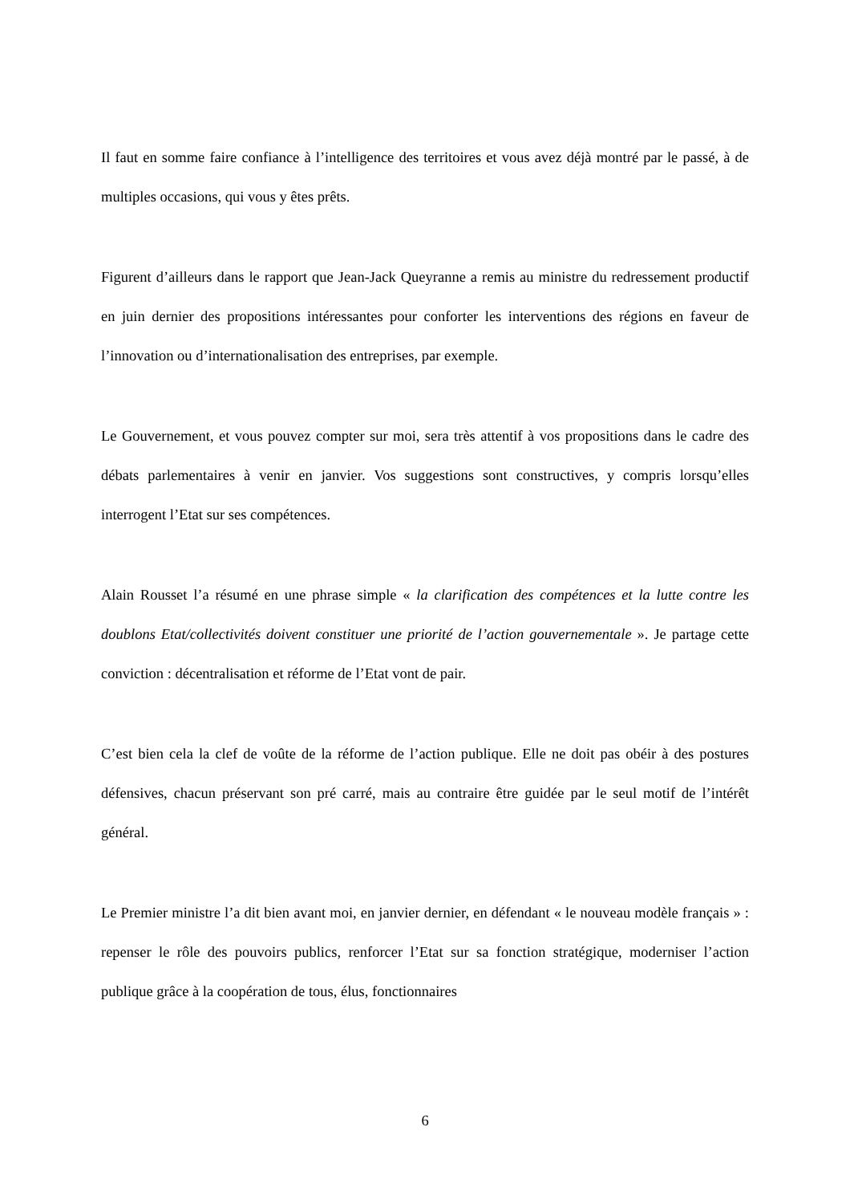Il faut en somme faire confiance à l’intelligence des territoires et vous avez déjà montré par le passé, à de multiples occasions, qui vous y êtes prêts.
Figurent d’ailleurs dans le rapport que Jean-Jack Queyranne a remis au ministre du redressement productif en juin dernier des propositions intéressantes pour conforter les interventions des régions en faveur de l’innovation ou d’internationalisation des entreprises, par exemple.
Le Gouvernement, et vous pouvez compter sur moi, sera très attentif à vos propositions dans le cadre des débats parlementaires à venir en janvier. Vos suggestions sont constructives, y compris lorsqu’elles interrogent l’Etat sur ses compétences.
Alain Rousset l’a résumé en une phrase simple « la clarification des compétences et la lutte contre les doublons Etat/collectivités doivent constituer une priorité de l’action gouvernementale ». Je partage cette conviction : décentralisation et réforme de l’Etat vont de pair.
C’est bien cela la clef de voûte de la réforme de l’action publique. Elle ne doit pas obéir à des postures défensives, chacun préservant son pré carré, mais au contraire être guidée par le seul motif de l’intérêt général.
Le Premier ministre l’a dit bien avant moi, en janvier dernier, en défendant « le nouveau modèle français » : repenser le rôle des pouvoirs publics, renforcer l’Etat sur sa fonction stratégique, moderniser l’action publique grâce à la coopération de tous, élus, fonctionnaires
6